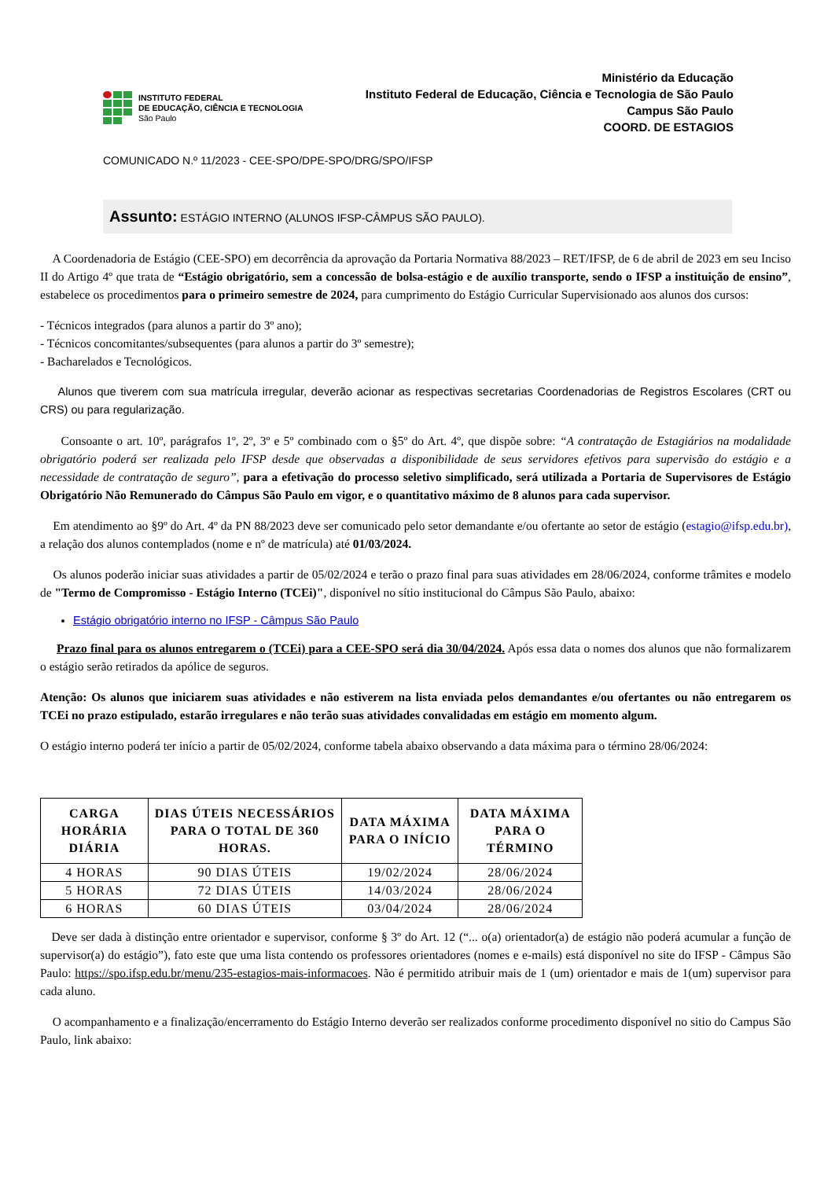INSTITUTO FEDERAL
DE EDUCAÇÃO, CIÊNCIA E TECNOLOGIA
São Paulo
Ministério da Educação
Instituto Federal de Educação, Ciência e Tecnologia de São Paulo
Campus São Paulo
COORD. DE ESTAGIOS
COMUNICADO N.º 11/2023 - CEE-SPO/DPE-SPO/DRG/SPO/IFSP
Assunto: ESTÁGIO INTERNO (ALUNOS IFSP-CÂMPUS SÃO PAULO).
A Coordenadoria de Estágio (CEE-SPO) em decorrência da aprovação da Portaria Normativa 88/2023 – RET/IFSP, de 6 de abril de 2023 em seu Inciso II do Artigo 4º que trata de “Estágio obrigatório, sem a concessão de bolsa-estágio e de auxílio transporte, sendo o IFSP a instituição de ensino”, estabelece os procedimentos para o primeiro semestre de 2024, para cumprimento do Estágio Curricular Supervisionado aos alunos dos cursos:
- Técnicos integrados (para alunos a partir do 3º ano);
- Técnicos concomitantes/subsequentes (para alunos a partir do 3º semestre);
- Bacharelados e Tecnológicos.
Alunos que tiverem com sua matrícula irregular, deverão acionar as respectivas secretarias Coordenadorias de Registros Escolares (CRT ou CRS) ou para regularização.
Consoante o art. 10º, parágrafos 1º, 2º, 3º e 5º combinado com o §5º do Art. 4º, que dispõe sobre: “A contratação de Estagiários na modalidade obrigatório poderá ser realizada pelo IFSP desde que observadas a disponibilidade de seus servidores efetivos para supervisão do estágio e a necessidade de contratação de seguro”, para a efetivação do processo seletivo simplificado, será utilizada a Portaria de Supervisores de Estágio Obrigatório Não Remunerado do Câmpus São Paulo em vigor, e o quantitativo máximo de 8 alunos para cada supervisor.
Em atendimento ao §9º do Art. 4º da PN 88/2023 deve ser comunicado pelo setor demandante e/ou ofertante ao setor de estágio (estagio@ifsp.edu.br), a relação dos alunos contemplados (nome e nº de matrícula) até 01/03/2024.
Os alunos poderão iniciar suas atividades a partir de 05/02/2024 e terão o prazo final para suas atividades em 28/06/2024, conforme trâmites e modelo de "Termo de Compromisso - Estágio Interno (TCEi)", disponível no sítio institucional do Câmpus São Paulo, abaixo:
Estágio obrigatório interno no IFSP - Câmpus São Paulo
Prazo final para os alunos entregarem o (TCEi) para a CEE-SPO será dia 30/04/2024. Após essa data o nomes dos alunos que não formalizarem o estágio serão retirados da apólice de seguros.
Atenção: Os alunos que iniciarem suas atividades e não estiverem na lista enviada pelos demandantes e/ou ofertantes ou não entregarem os TCEi no prazo estipulado, estarão irregulares e não terão suas atividades convalidadas em estágio em momento algum.
O estágio interno poderá ter início a partir de 05/02/2024, conforme tabela abaixo observando a data máxima para o término 28/06/2024:
| CARGA HORÁRIA DIÁRIA | DIAS ÚTEIS NECESSÁRIOS PARA O TOTAL DE 360 HORAS. | DATA MÁXIMA PARA O INÍCIO | DATA MÁXIMA PARA O TÉRMINO |
| --- | --- | --- | --- |
| 4 HORAS | 90 DIAS ÚTEIS | 19/02/2024 | 28/06/2024 |
| 5 HORAS | 72 DIAS ÚTEIS | 14/03/2024 | 28/06/2024 |
| 6 HORAS | 60 DIAS ÚTEIS | 03/04/2024 | 28/06/2024 |
Deve ser dada à distinção entre orientador e supervisor, conforme § 3º do Art. 12 (“... o(a) orientador(a) de estágio não poderá acumular a função de supervisor(a) do estágio”), fato este que uma lista contendo os professores orientadores (nomes e e-mails) está disponível no site do IFSP - Câmpus São Paulo: https://spo.ifsp.edu.br/menu/235-estagios-mais-informacoes. Não é permitido atribuir mais de 1 (um) orientador e mais de 1(um) supervisor para cada aluno.
O acompanhamento e a finalização/encerramento do Estágio Interno deverão ser realizados conforme procedimento disponível no sitio do Campus São Paulo, link abaixo: